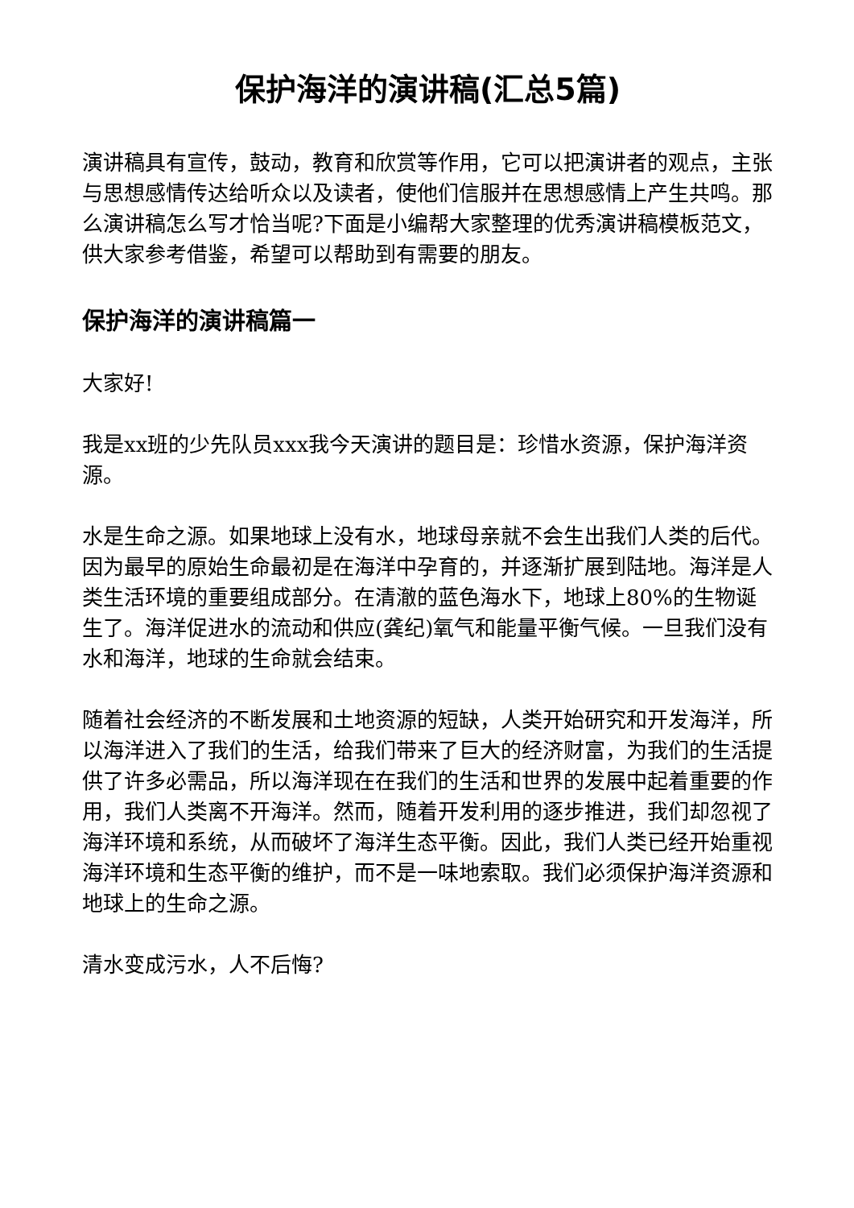保护海洋的演讲稿(汇总5篇)
演讲稿具有宣传，鼓动，教育和欣赏等作用，它可以把演讲者的观点，主张与思想感情传达给听众以及读者，使他们信服并在思想感情上产生共鸣。那么演讲稿怎么写才恰当呢?下面是小编帮大家整理的优秀演讲稿模板范文，供大家参考借鉴，希望可以帮助到有需要的朋友。
保护海洋的演讲稿篇一
大家好!
我是xx班的少先队员xxx我今天演讲的题目是：珍惜水资源，保护海洋资源。
水是生命之源。如果地球上没有水，地球母亲就不会生出我们人类的后代。因为最早的原始生命最初是在海洋中孕育的，并逐渐扩展到陆地。海洋是人类生活环境的重要组成部分。在清澈的蓝色海水下，地球上80%的生物诞生了。海洋促进水的流动和供应(龚纪)氧气和能量平衡气候。一旦我们没有水和海洋，地球的生命就会结束。
随着社会经济的不断发展和土地资源的短缺，人类开始研究和开发海洋，所以海洋进入了我们的生活，给我们带来了巨大的经济财富，为我们的生活提供了许多必需品，所以海洋现在在我们的生活和世界的发展中起着重要的作用，我们人类离不开海洋。然而，随着开发利用的逐步推进，我们却忽视了海洋环境和系统，从而破坏了海洋生态平衡。因此，我们人类已经开始重视海洋环境和生态平衡的维护，而不是一味地索取。我们必须保护海洋资源和地球上的生命之源。
清水变成污水，人不后悔?